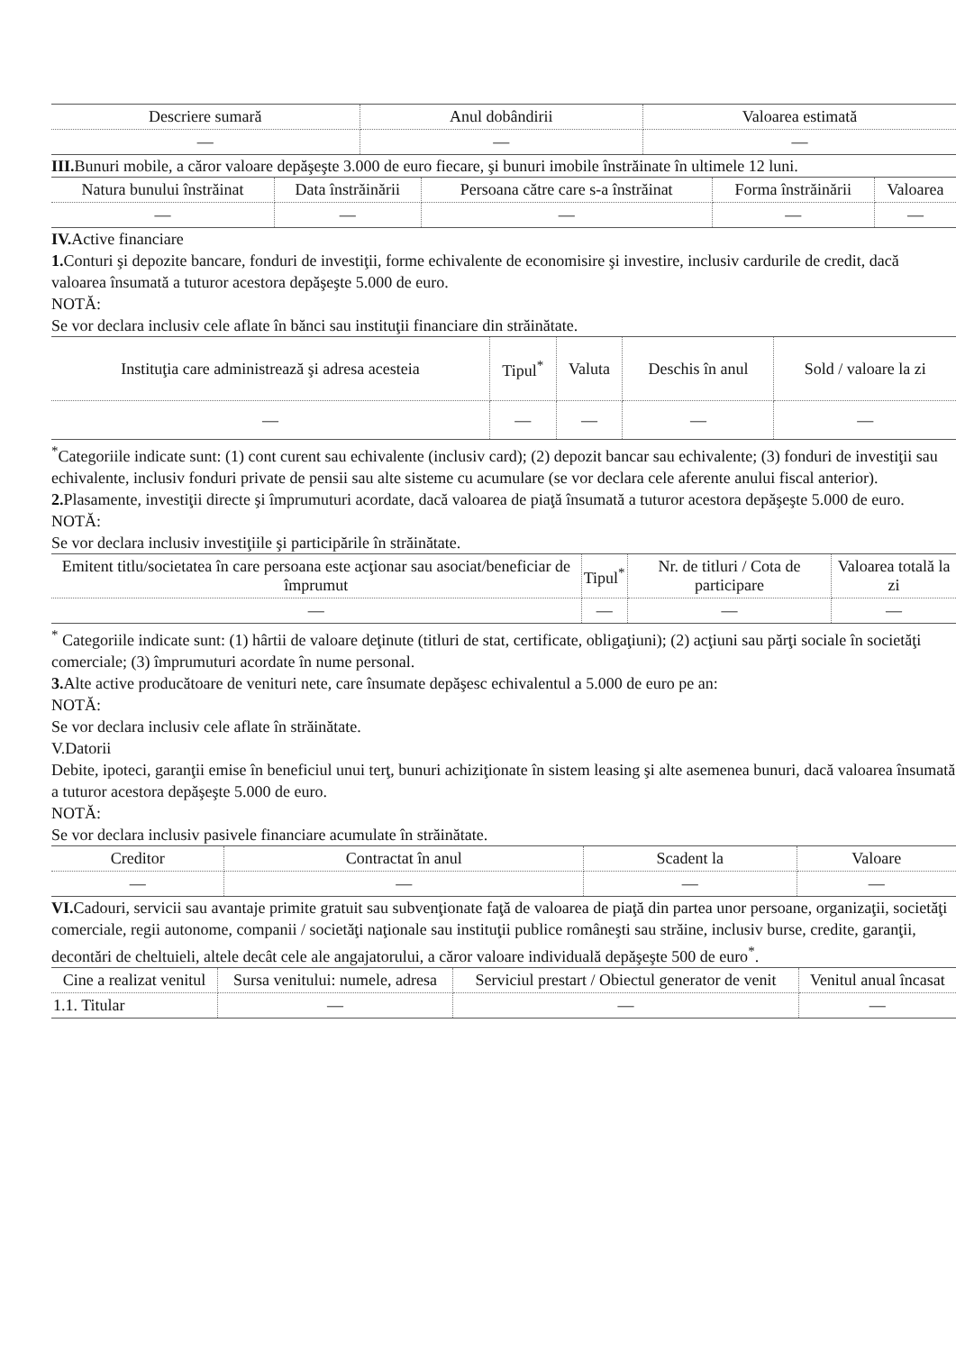| Descriere sumară | Anul dobândirii | Valoarea estimată |
| --- | --- | --- |
| — | — | — |
III. Bunuri mobile, a căror valoare depăşeşte 3.000 de euro fiecare, şi bunuri imobile înstrăinate în ultimele 12 luni.
| Natura bunului înstrăinat | Data înstrăinării | Persoana către care s-a înstrăinat | Forma înstrăinării | Valoarea |
| --- | --- | --- | --- | --- |
| — | — | — | — | — |
IV. Active financiare
1. Conturi şi depozite bancare, fonduri de investiţii, forme echivalente de economisire şi investire, inclusiv cardurile de credit, dacă valoarea însumată a tuturor acestora depăşeşte 5.000 de euro.
NOTĂ:
Se vor declara inclusiv cele aflate în bănci sau instituţii financiare din străinătate.
| Instituţia care administrează şi adresa acesteia | Tipul<sup>*</sup> | Valuta | Deschis în anul | Sold / valoare la zi |
| --- | --- | --- | --- | --- |
| — | — | — | — | — |
<sup>*</sup> Categoriile indicate sunt: (1) cont curent sau echivalente (inclusiv card); (2) depozit bancar sau echivalente; (3) fonduri de investiţii sau echivalente, inclusiv fonduri private de pensii sau alte sisteme cu acumulare (se vor declara cele aferente anului fiscal anterior).
2. Plasamente, investiţii directe şi împrumuturi acordate, dacă valoarea de piaţă însumată a tuturor acestora depăşeşte 5.000 de euro.
NOTĂ:
Se vor declara inclusiv investiţiile şi participările în străinătate.
| Emitent titlu/societatea în care persoana este acţionar sau asociat/beneficiar de împrumut | Tipul<sup>*</sup> | Nr. de titluri / Cota de participare | Valoarea totală la zi |
| --- | --- | --- | --- |
| — | — | — | — |
<sup>*</sup> Categoriile indicate sunt: (1) hârtii de valoare deţinute (titluri de stat, certificate, obligaţiuni); (2) acţiuni sau părţi sociale în societăţi comerciale; (3) împrumuturi acordate în nume personal.
3. Alte active producătoare de venituri nete, care însumate depăşesc echivalentul a 5.000 de euro pe an:
NOTĂ:
Se vor declara inclusiv cele aflate în străinătate.
V.Datorii
Debite, ipoteci, garanţii emise în beneficiul unui terţ, bunuri achiziţionate în sistem leasing şi alte asemenea bunuri, dacă valoarea însumată a tuturor acestora depăşeşte 5.000 de euro.
NOTĂ:
Se vor declara inclusiv pasivele financiare acumulate în străinătate.
| Creditor | Contractat în anul | Scadent la | Valoare |
| --- | --- | --- | --- |
| — | — | — | — |
VI. Cadouri, servicii sau avantaje primite gratuit sau subvenţionate faţă de valoarea de piaţă din partea unor persoane, organizaţii, societăţi comerciale, regii autonome, companii / societăţi naţionale sau instituţii publice româneşti sau străine, inclusiv burse, credite, garanţii, decontări de cheltuieli, altele decât cele ale angajatorului, a căror valoare individuală depăşeşte 500 de euro<sup>*</sup>.
| Cine a realizat venitul | Sursa venitului: numele, adresa | Serviciul prestart / Obiectul generator de venit | Venitul anual încasat |
| --- | --- | --- | --- |
| 1.1. Titular | — | — | — |